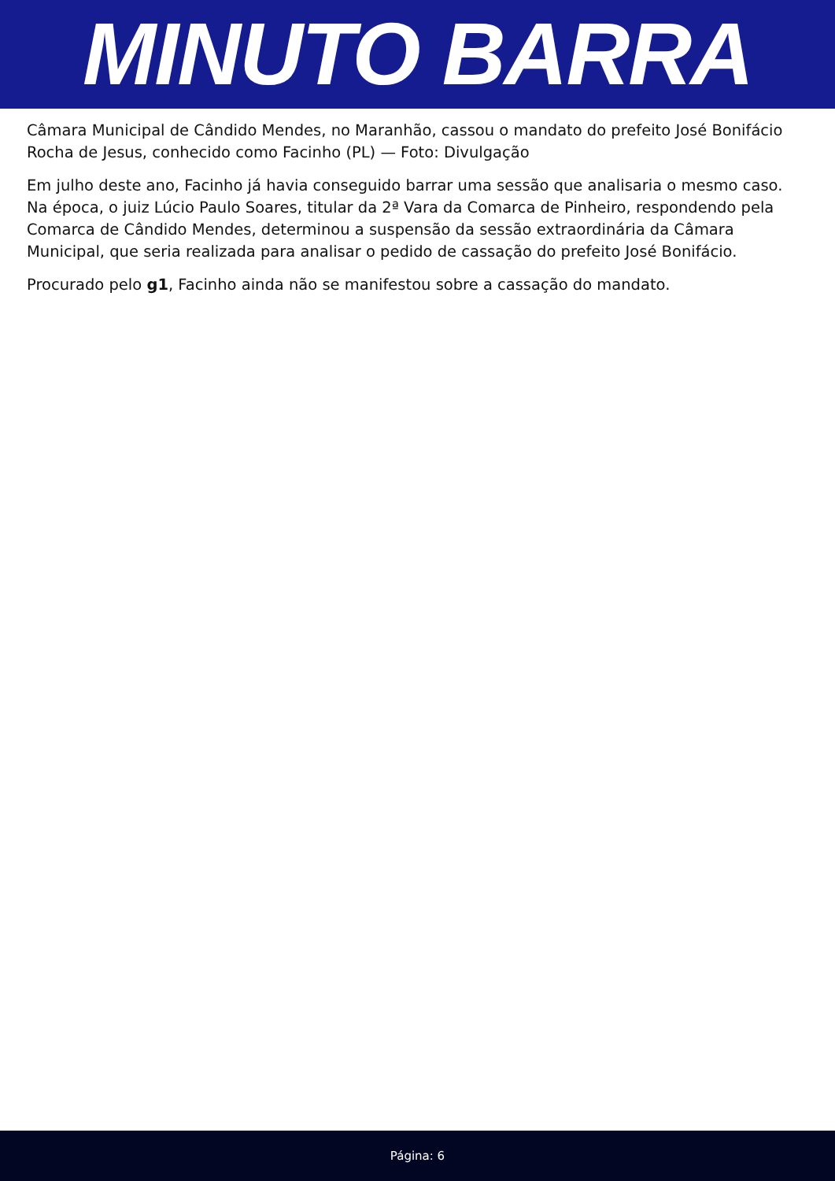MINUTO BARRA
Câmara Municipal de Cândido Mendes, no Maranhão, cassou o mandato do prefeito José Bonifácio Rocha de Jesus, conhecido como Facinho (PL) — Foto: Divulgação
Em julho deste ano, Facinho já havia conseguido barrar uma sessão que analisaria o mesmo caso. Na época, o juiz Lúcio Paulo Soares, titular da 2ª Vara da Comarca de Pinheiro, respondendo pela Comarca de Cândido Mendes, determinou a suspensão da sessão extraordinária da Câmara Municipal, que seria realizada para analisar o pedido de cassação do prefeito José Bonifácio.
Procurado pelo g1, Facinho ainda não se manifestou sobre a cassação do mandato.
Página: 6